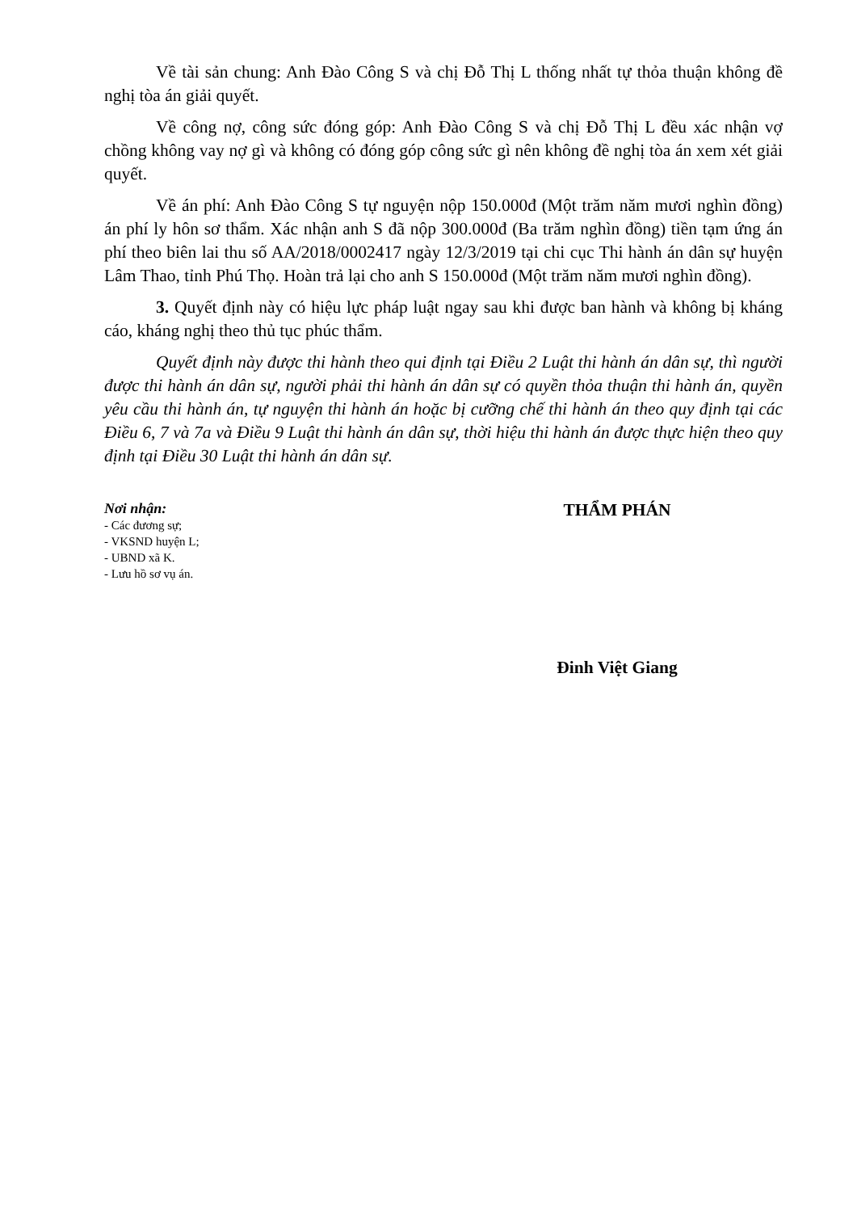Về tài sản chung: Anh Đào Công S và chị Đỗ Thị L thống nhất tự thỏa thuận không đề nghị tòa án giải quyết.
Về công nợ, công sức đóng góp: Anh Đào Công S và chị Đỗ Thị L đều xác nhận vợ chồng không vay nợ gì và không có đóng góp công sức gì nên không đề nghị tòa án xem xét giải quyết.
Về án phí: Anh Đào Công S tự nguyện nộp 150.000đ (Một trăm năm mươi nghìn đồng) án phí ly hôn sơ thẩm. Xác nhận anh S đã nộp 300.000đ (Ba trăm nghìn đồng) tiền tạm ứng án phí theo biên lai thu số AA/2018/0002417 ngày 12/3/2019 tại chi cục Thi hành án dân sự huyện Lâm Thao, tỉnh Phú Thọ. Hoàn trả lại cho anh S 150.000đ (Một trăm năm mươi nghìn đồng).
3. Quyết định này có hiệu lực pháp luật ngay sau khi được ban hành và không bị kháng cáo, kháng nghị theo thủ tục phúc thẩm.
Quyết định này được thi hành theo qui định tại Điều 2 Luật thi hành án dân sự, thì người được thi hành án dân sự, người phải thi hành án dân sự có quyền thỏa thuận thi hành án, quyền yêu cầu thi hành án, tự nguyện thi hành án hoặc bị cưỡng chế thi hành án theo quy định tại các Điều 6, 7 và 7a và Điều 9 Luật thi hành án dân sự, thời hiệu thi hành án được thực hiện theo quy định tại Điều 30 Luật thi hành án dân sự.
Nơi nhận:
- Các đương sự;
- VKSND huyện L;
- UBND xã K.
- Lưu hồ sơ vụ án.
THẨM PHÁN
Đinh Việt Giang